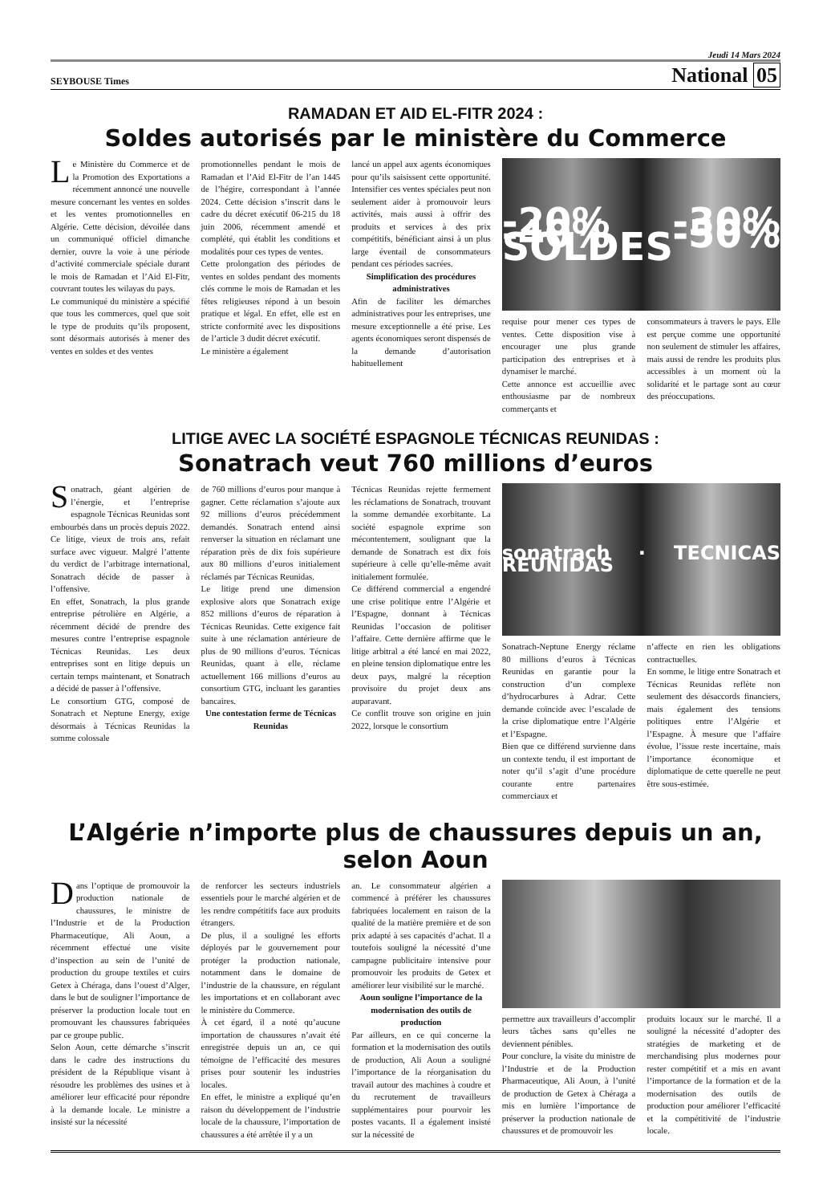Jeudi 14 Mars 2024
SEYBOUSE Times
National 05
RAMADAN ET AID EL-FITR 2024 :
Soldes autorisés par le ministère du Commerce
Le Ministère du Commerce et de la Promotion des Exportations a récemment annoncé une nouvelle mesure concernant les ventes en soldes et les ventes promotionnelles en Algérie. Cette décision, dévoilée dans un communiqué officiel dimanche dernier, ouvre la voie à une période d’activité commerciale spéciale durant le mois de Ramadan et l’Aid El-Fitr, couvrant toutes les wilayas du pays.
Le communiqué du ministère a spécifié que tous les commerces, quel que soit le type de produits qu’ils proposent, sont désormais autorisés à mener des ventes en soldes et des ventes
promotionnelles pendant le mois de Ramadan et l’Aid El-Fitr de l’an 1445 de l’hégire, correspondant à l’année 2024. Cette décision s’inscrit dans le cadre du décret exécutif 06-215 du 18 juin 2006, récemment amendé et complété, qui établit les conditions et modalités pour ces types de ventes.
Cette prolongation des périodes de ventes en soldes pendant des moments clés comme le mois de Ramadan et les fêtes religieuses répond à un besoin pratique et légal. En effet, elle est en stricte conformité avec les dispositions de l’article 3 dudit décret exécutif.
Le ministère a également
lancé un appel aux agents économiques pour qu’ils saisissent cette opportunité. Intensifier ces ventes spéciales peut non seulement aider à promouvoir leurs activités, mais aussi à offrir des produits et services à des prix compétitifs, bénéficiant ainsi à un plus large éventail de consommateurs pendant ces périodes sacrées.
Simplification des procédures administratives
Afin de faciliter les démarches administratives pour les entreprises, une mesure exceptionnelle a été prise. Les agents économiques seront dispensés de la demande d’autorisation habituellement
-20% -30% -40% -50% SOLDES
requise pour mener ces types de ventes. Cette disposition vise à encourager une plus grande participation des entreprises et à dynamiser le marché.
Cette annonce est accueillie avec enthousiasme par de nombreux commerçants et
consommateurs à travers le pays. Elle est perçue comme une opportunité non seulement de stimuler les affaires, mais aussi de rendre les produits plus accessibles à un moment où la solidarité et le partage sont au cœur des préoccupations.
LITIGE AVEC LA SOCIÉTÉ ESPAGNOLE TÉCNICAS REUNIDAS :
Sonatrach veut 760 millions d’euros
Sonatrach, géant algérien de l’énergie, et l’entreprise espagnole Técnicas Reunidas sont embourbés dans un procès depuis 2022. Ce litige, vieux de trois ans, refait surface avec vigueur. Malgré l’attente du verdict de l’arbitrage international, Sonatrach décide de passer à l’offensive.
En effet, Sonatrach, la plus grande entreprise pétrolière en Algérie, a récemment décidé de prendre des mesures contre l’entreprise espagnole Técnicas Reunidas. Les deux entreprises sont en litige depuis un certain temps maintenant, et Sonatrach a décidé de passer à l’offensive.
Le consortium GTG, composé de Sonatrach et Neptune Energy, exige désormais à Técnicas Reunidas la somme colossale
de 760 millions d’euros pour manque à gagner. Cette réclamation s’ajoute aux 92 millions d’euros précédemment demandés. Sonatrach entend ainsi renverser la situation en réclamant une réparation près de dix fois supérieure aux 80 millions d’euros initialement réclamés par Técnicas Reunidas.
Le litige prend une dimension explosive alors que Sonatrach exige 852 millions d’euros de réparation à Técnicas Reunidas. Cette exigence fait suite à une réclamation antérieure de plus de 90 millions d’euros. Técnicas Reunidas, quant à elle, réclame actuellement 166 millions d’euros au consortium GTG, incluant les garanties bancaires.
Une contestation ferme de Técnicas Reunidas
Técnicas Reunidas rejette fermement les réclamations de Sonatrach, trouvant la somme demandée exorbitante. La société espagnole exprime son mécontentement, soulignant que la demande de Sonatrach est dix fois supérieure à celle qu’elle-même avait initialement formulée.
Ce différend commercial a engendré une crise politique entre l’Algérie et l’Espagne, donnant à Técnicas Reunidas l’occasion de politiser l’affaire. Cette dernière affirme que le litige arbitral a été lancé en mai 2022, en pleine tension diplomatique entre les deux pays, malgré la réception provisoire du projet deux ans auparavant.
Ce conflit trouve son origine en juin 2022, lorsque le consortium
sonatrach · TECNICAS REUNIDAS
Sonatrach-Neptune Energy réclame 80 millions d’euros à Técnicas Reunidas en garantie pour la construction d’un complexe d’hydrocarbures à Adrar. Cette demande coïncide avec l’escalade de la crise diplomatique entre l’Algérie et l’Espagne.
Bien que ce différend survienne dans un contexte tendu, il est important de noter qu’il s’agit d’une procédure courante entre partenaires commerciaux et
n’affecte en rien les obligations contractuelles.
En somme, le litige entre Sonatrach et Técnicas Reunidas reflète non seulement des désaccords financiers, mais également des tensions politiques entre l’Algérie et l’Espagne. À mesure que l’affaire évolue, l’issue reste incertaine, mais l’importance économique et diplomatique de cette querelle ne peut être sous-estimée.
L’Algérie n’importe plus de chaussures depuis un an, selon Aoun
Dans l’optique de promouvoir la production nationale de chaussures, le ministre de l’Industrie et de la Production Pharmaceutique, Ali Aoun, a récemment effectué une visite d’inspection au sein de l’unité de production du groupe textiles et cuirs Getex à Chéraga, dans l’ouest d’Alger, dans le but de souligner l’importance de préserver la production locale tout en promouvant les chaussures fabriquées par ce groupe public.
Selon Aoun, cette démarche s’inscrit dans le cadre des instructions du président de la République visant à résoudre les problèmes des usines et à améliorer leur efficacité pour répondre à la demande locale. Le ministre a insisté sur la nécessité
de renforcer les secteurs industriels essentiels pour le marché algérien et de les rendre compétitifs face aux produits étrangers.
De plus, il a souligné les efforts déployés par le gouvernement pour protéger la production nationale, notamment dans le domaine de l’industrie de la chaussure, en régulant les importations et en collaborant avec le ministère du Commerce.
À cet égard, il a noté qu’aucune importation de chaussures n’avait été enregistrée depuis un an, ce qui témoigne de l’efficacité des mesures prises pour soutenir les industries locales.
En effet, le ministre a expliqué qu’en raison du développement de l’industrie locale de la chaussure, l’importation de chaussures a été arrêtée il y a un
an. Le consommateur algérien a commencé à préférer les chaussures fabriquées localement en raison de la qualité de la matière première et de son prix adapté à ses capacités d’achat. Il a toutefois souligné la nécessité d’une campagne publicitaire intensive pour promouvoir les produits de Getex et améliorer leur visibilité sur le marché.
Aoun souligne l’importance de la modernisation des outils de production
Par ailleurs, en ce qui concerne la formation et la modernisation des outils de production, Ali Aoun a souligné l’importance de la réorganisation du travail autour des machines à coudre et du recrutement de travailleurs supplémentaires pour pourvoir les postes vacants. Il a également insisté sur la nécessité de
permettre aux travailleurs d’accomplir leurs tâches sans qu’elles ne deviennent pénibles.
Pour conclure, la visite du ministre de l’Industrie et de la Production Pharmaceutique, Ali Aoun, à l’unité de production de Getex à Chéraga a mis en lumière l’importance de préserver la production nationale de chaussures et de promouvoir les
produits locaux sur le marché. Il a souligné la nécessité d’adopter des stratégies de marketing et de merchandising plus modernes pour rester compétitif et a mis en avant l’importance de la formation et de la modernisation des outils de production pour améliorer l’efficacité et la compétitivité de l’industrie locale.